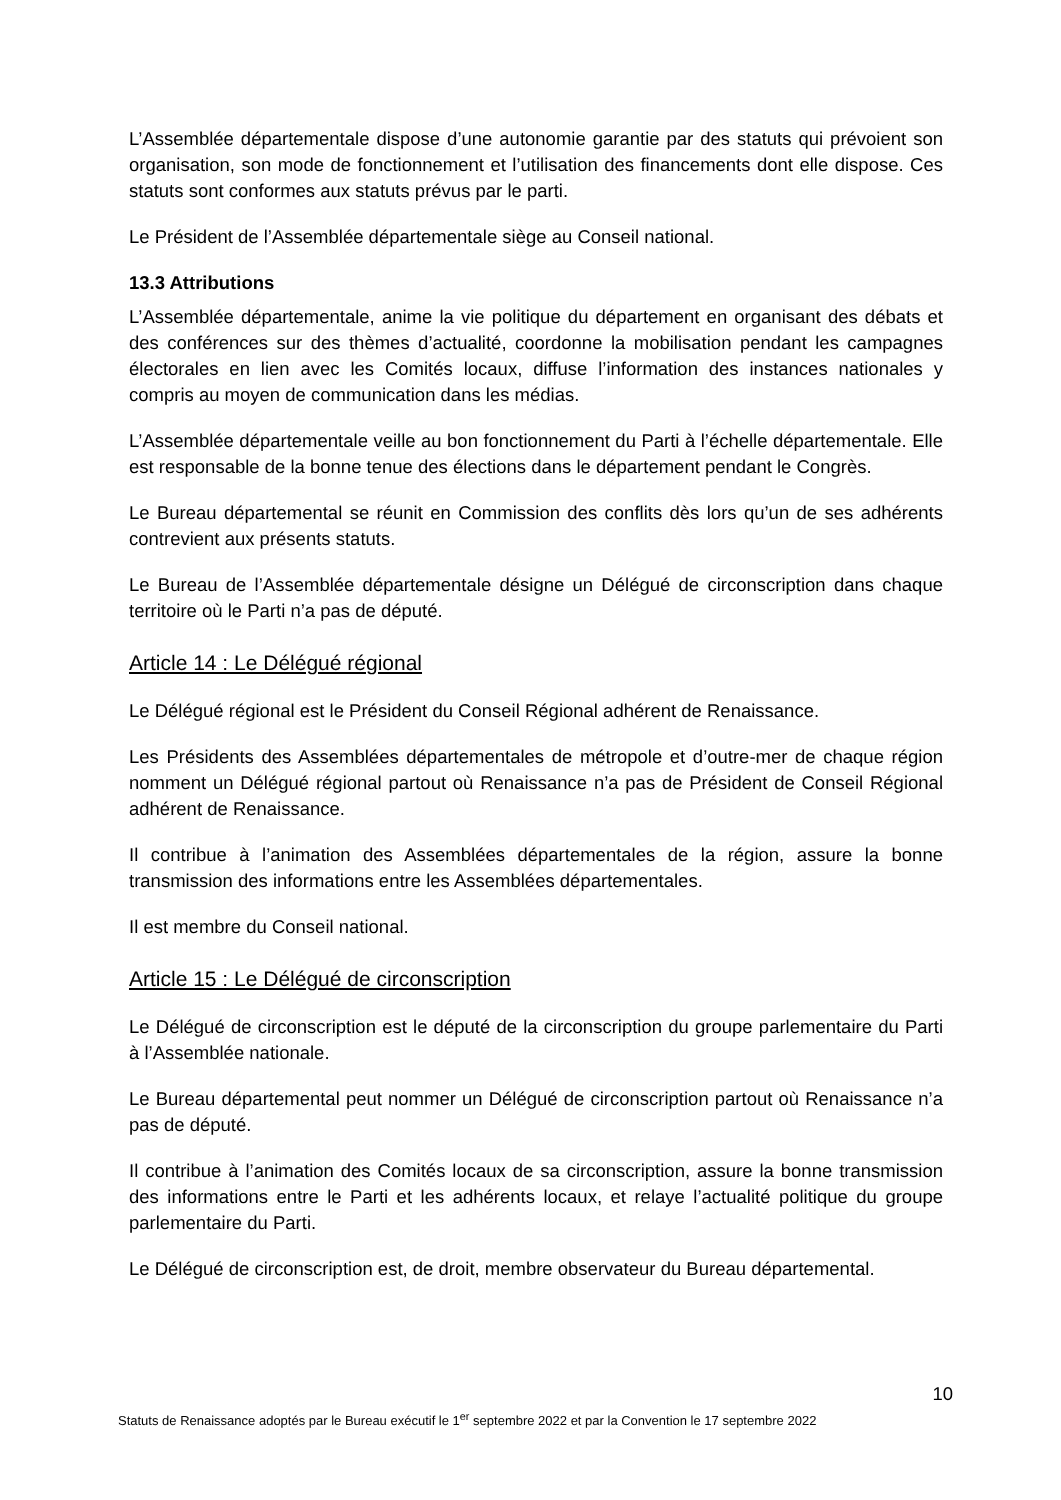L’Assemblée départementale dispose d’une autonomie garantie par des statuts qui prévoient son organisation, son mode de fonctionnement et l’utilisation des financements dont elle dispose. Ces statuts sont conformes aux statuts prévus par le parti.
Le Président de l’Assemblée départementale siège au Conseil national.
13.3 Attributions
L’Assemblée départementale, anime la vie politique du département en organisant des débats et des conférences sur des thèmes d’actualité, coordonne la mobilisation pendant les campagnes électorales en lien avec les Comités locaux, diffuse l’information des instances nationales y compris au moyen de communication dans les médias.
L’Assemblée départementale veille au bon fonctionnement du Parti à l’échelle départementale. Elle est responsable de la bonne tenue des élections dans le département pendant le Congrès.
Le Bureau départemental se réunit en Commission des conflits dès lors qu’un de ses adhérents contrevient aux présents statuts.
Le Bureau de l’Assemblée départementale désigne un Délégué de circonscription dans chaque territoire où le Parti n’a pas de député.
Article 14 : Le Délégué régional
Le Délégué régional est le Président du Conseil Régional adhérent de Renaissance.
Les Présidents des Assemblées départementales de métropole et d’outre-mer de chaque région nomment un Délégué régional partout où Renaissance n’a pas de Président de Conseil Régional adhérent de Renaissance.
Il contribue à l’animation des Assemblées départementales de la région, assure la bonne transmission des informations entre les Assemblées départementales.
Il est membre du Conseil national.
Article 15 : Le Délégué de circonscription
Le Délégué de circonscription est le député de la circonscription du groupe parlementaire du Parti à l’Assemblée nationale.
Le Bureau départemental peut nommer un Délégué de circonscription partout où Renaissance n’a pas de député.
Il contribue à l’animation des Comités locaux de sa circonscription, assure la bonne transmission des informations entre le Parti et les adhérents locaux, et relaye l’actualité politique du groupe parlementaire du Parti.
Le Délégué de circonscription est, de droit, membre observateur du Bureau départemental.
10
Statuts de Renaissance adoptés par le Bureau exécutif le 1<sup>er</sup> septembre 2022 et par la Convention le 17 septembre 2022